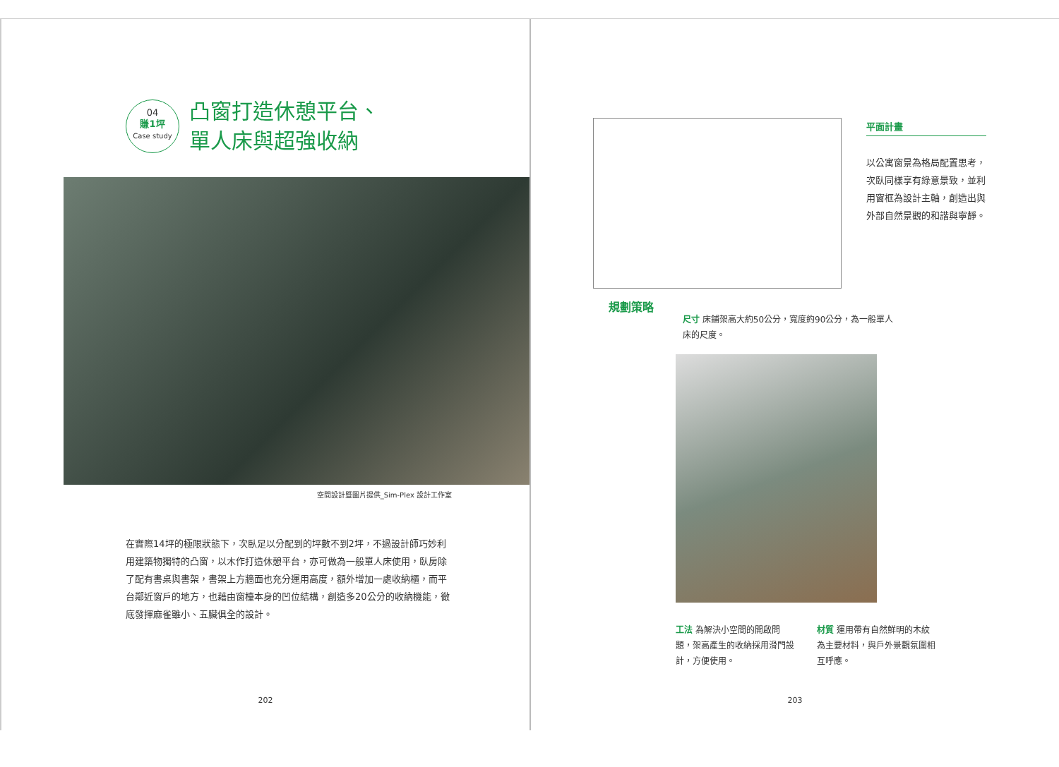04
賺1坪
Case study
凸窗打造休憩平台、
單人床與超強收納
空間設計暨圖片提供_Sim-Plex 設計工作室
在實際14坪的極限狀態下，次臥足以分配到的坪數不到2坪，不過設計師巧妙利用建築物獨特的凸窗，以木作打造休憩平台，亦可做為一般單人床使用，臥房除了配有書桌與書架，書架上方牆面也充分運用高度，額外增加一處收納櫃，而平台鄰近窗戶的地方，也藉由窗檯本身的凹位結構，創造多20公分的收納機能，徹底發揮麻雀雖小、五臟俱全的設計。
202
平面計畫
以公寓窗景為格局配置思考，次臥同樣享有綠意景致，並利用窗框為設計主軸，創造出與外部自然景觀的和諧與寧靜。
規劃策略
尺寸 床鋪架高大約50公分，寬度約90公分，為一般單人床的尺度。
工法 為解決小空間的開啟問題，架高產生的收納採用滑門設計，方便使用。
材質 運用帶有自然鮮明的木紋為主要材料，與戶外景觀氛圍相互呼應。
203